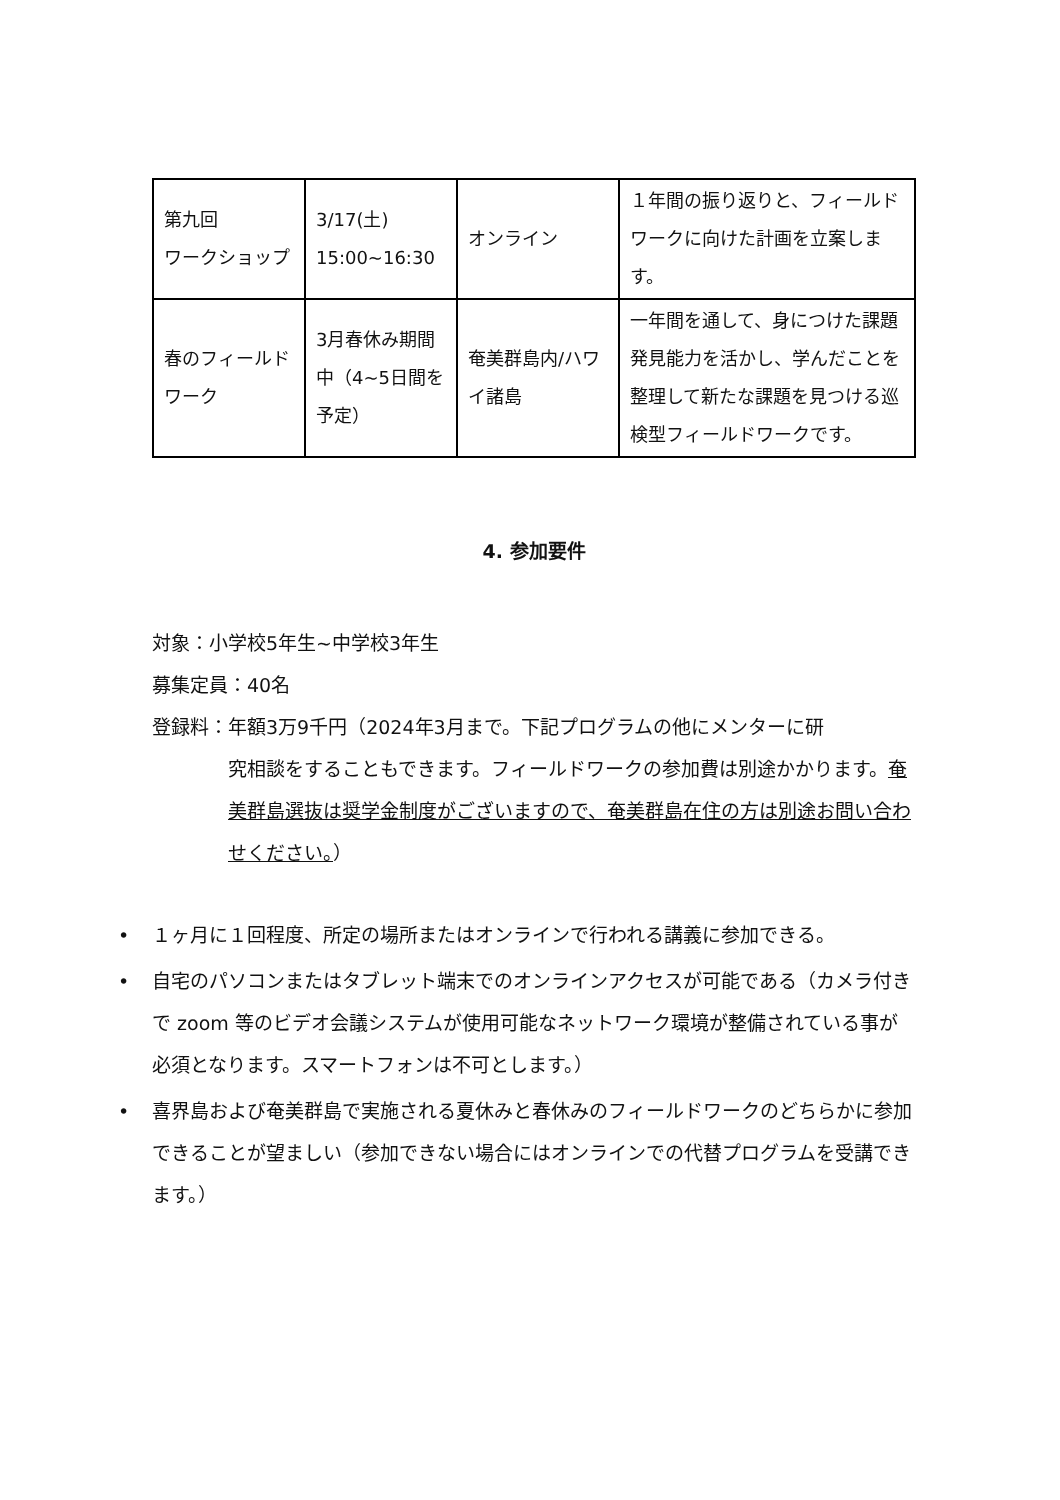| 第九回 ワークショップ | 3/17(土) 15:00~16:30 | オンライン | １年間の振り返りと、フィールドワークに向けた計画を立案します。 |
| 春のフィールドワーク | 3月春休み期間中（4~5日間を予定） | 奄美群島内/ハワイ諸島 | 一年間を通して、身につけた課題発見能力を活かし、学んだことを整理して新たな課題を見つける巡検型フィールドワークです。 |
4. 参加要件
対象：小学校5年生~中学校3年生
募集定員：40名
登録料：年額3万9千円（2024年3月まで。下記プログラムの他にメンターに研
究相談をすることもできます。フィールドワークの参加費は別途かかります。奄美群島選抜は奨学金制度がございますので、奄美群島在住の方は別途お問い合わせください。）
• １ヶ月に１回程度、所定の場所またはオンラインで行われる講義に参加できる。
• 自宅のパソコンまたはタブレット端末でのオンラインアクセスが可能である（カメラ付きで zoom 等のビデオ会議システムが使用可能なネットワーク環境が整備されている事が必須となります。スマートフォンは不可とします。）
• 喜界島および奄美群島で実施される夏休みと春休みのフィールドワークのどちらかに参加できることが望ましい（参加できない場合にはオンラインでの代替プログラムを受講できます。）